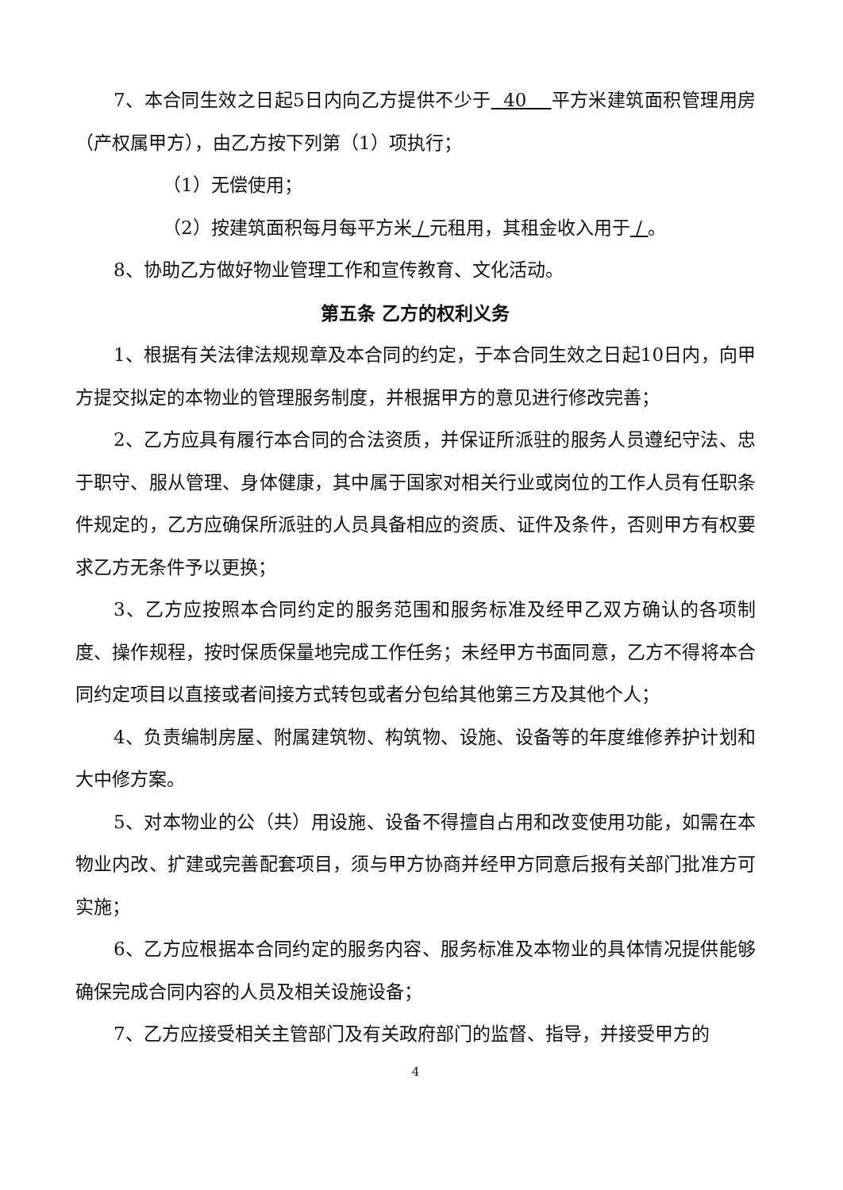7、本合同生效之日起5日内向乙方提供不少于 40 平方米建筑面积管理用房（产权属甲方），由乙方按下列第（1）项执行；
（1）无偿使用；
（2）按建筑面积每月每平方米 / 元租用，其租金收入用于 / 。
8、协助乙方做好物业管理工作和宣传教育、文化活动。
第五条 乙方的权利义务
1、根据有关法律法规规章及本合同的约定，于本合同生效之日起10日内，向甲方提交拟定的本物业的管理服务制度，并根据甲方的意见进行修改完善；
2、乙方应具有履行本合同的合法资质，并保证所派驻的服务人员遵纪守法、忠于职守、服从管理、身体健康，其中属于国家对相关行业或岗位的工作人员有任职条件规定的，乙方应确保所派驻的人员具备相应的资质、证件及条件，否则甲方有权要求乙方无条件予以更换；
3、乙方应按照本合同约定的服务范围和服务标准及经甲乙双方确认的各项制度、操作规程，按时保质保量地完成工作任务；未经甲方书面同意，乙方不得将本合同约定项目以直接或者间接方式转包或者分包给其他第三方及其他个人；
4、负责编制房屋、附属建筑物、构筑物、设施、设备等的年度维修养护计划和大中修方案。
5、对本物业的公（共）用设施、设备不得擅自占用和改变使用功能，如需在本物业内改、扩建或完善配套项目，须与甲方协商并经甲方同意后报有关部门批准方可实施；
6、乙方应根据本合同约定的服务内容、服务标准及本物业的具体情况提供能够确保完成合同内容的人员及相关设施设备；
7、乙方应接受相关主管部门及有关政府部门的监督、指导，并接受甲方的
4